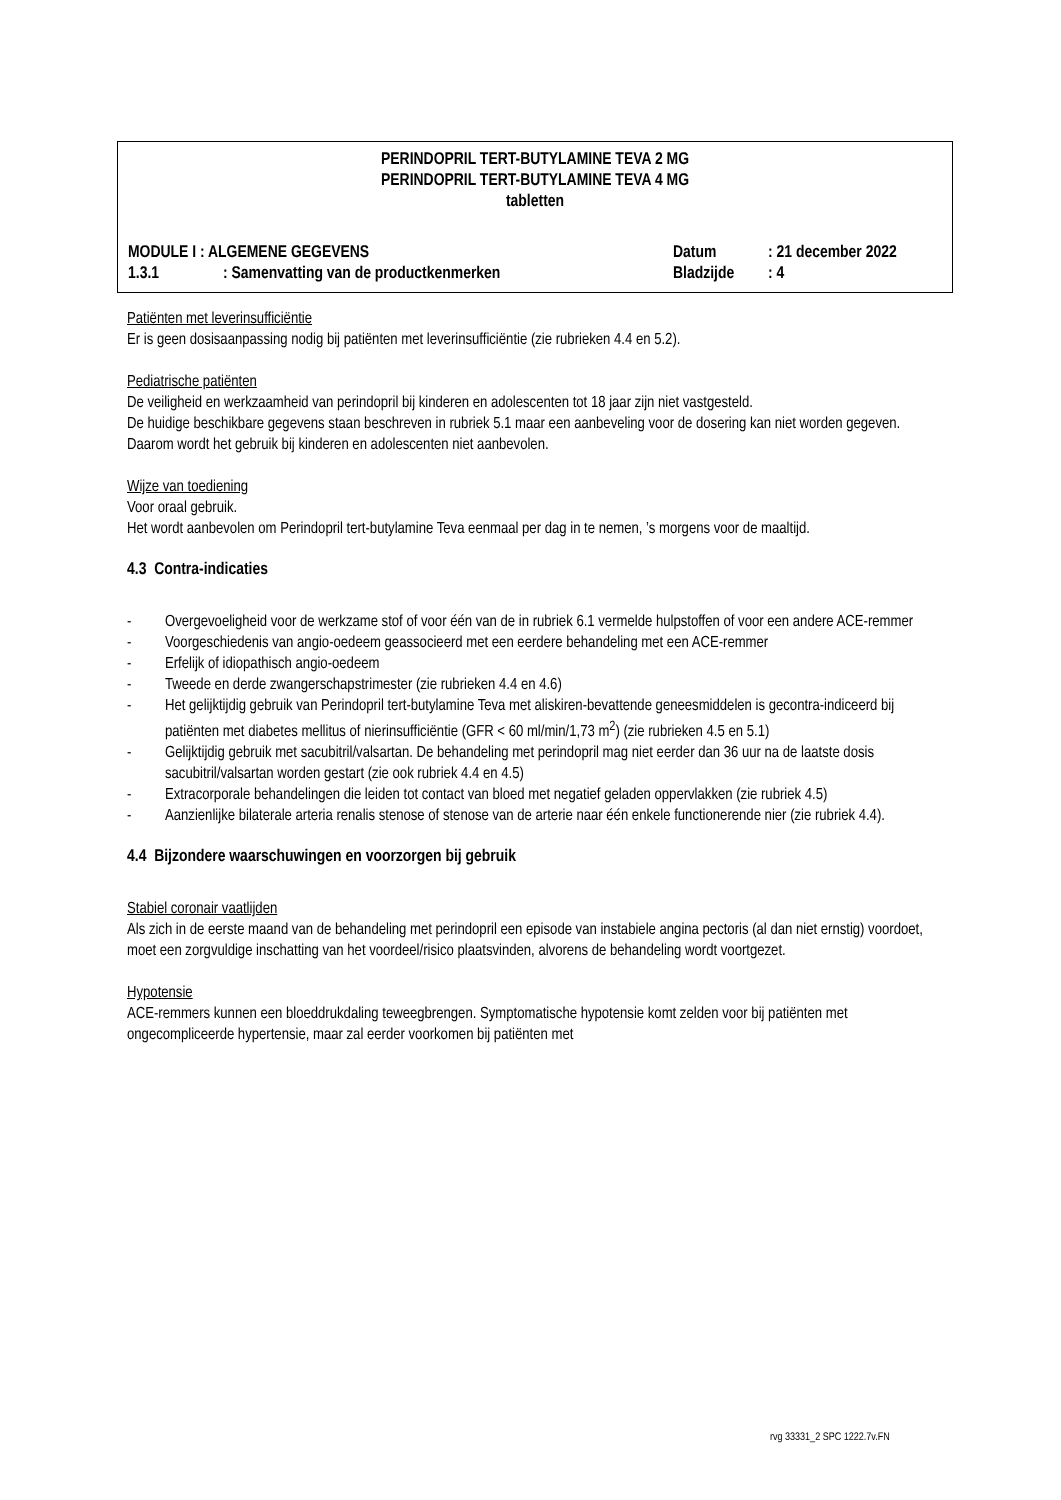PERINDOPRIL TERT-BUTYLAMINE TEVA 2 MG
PERINDOPRIL TERT-BUTYLAMINE TEVA 4 MG
tabletten
MODULE I : ALGEMENE GEGEVENS Datum: 21 december 2022
1.3.1: Samenvatting van de productkenmerken Bladzijde: 4
Patiënten met leverinsufficiëntie
Er is geen dosisaanpassing nodig bij patiënten met leverinsufficiëntie (zie rubrieken 4.4 en 5.2).
Pediatrische patiënten
De veiligheid en werkzaamheid van perindopril bij kinderen en adolescenten tot 18 jaar zijn niet vastgesteld.
De huidige beschikbare gegevens staan beschreven in rubriek 5.1 maar een aanbeveling voor de dosering kan niet worden gegeven.
Daarom wordt het gebruik bij kinderen en adolescenten niet aanbevolen.
Wijze van toediening
Voor oraal gebruik.
Het wordt aanbevolen om Perindopril tert-butylamine Teva eenmaal per dag in te nemen, ’s morgens voor de maaltijd.
4.3 Contra-indicaties
- Overgevoeligheid voor de werkzame stof of voor één van de in rubriek 6.1 vermelde hulpstoffen of voor een andere ACE-remmer
- Voorgeschiedenis van angio-oedeem geassocieerd met een eerdere behandeling met een ACE-remmer
- Erfelijk of idiopathisch angio-oedeem
- Tweede en derde zwangerschapstrimester (zie rubrieken 4.4 en 4.6)
- Het gelijktijdig gebruik van Perindopril tert-butylamine Teva met aliskiren-bevattende geneesmiddelen is gecontra-indiceerd bij patiënten met diabetes mellitus of nierinsufficiëntie (GFR < 60 ml/min/1,73 m<sup>2</sup>) (zie rubrieken 4.5 en 5.1)
- Gelijktijdig gebruik met sacubitril/valsartan. De behandeling met perindopril mag niet eerder dan 36 uur na de laatste dosis sacubitril/valsartan worden gestart (zie ook rubriek 4.4 en 4.5)
- Extracorporale behandelingen die leiden tot contact van bloed met negatief geladen oppervlakken (zie rubriek 4.5)
- Aanzienlijke bilaterale arteria renalis stenose of stenose van de arterie naar één enkele functionerende nier (zie rubriek 4.4).
4.4 Bijzondere waarschuwingen en voorzorgen bij gebruik
Stabiel coronair vaatlijden
Als zich in de eerste maand van de behandeling met perindopril een episode van instabiele angina pectoris (al dan niet ernstig) voordoet, moet een zorgvuldige inschatting van het voordeel/risico plaatsvinden, alvorens de behandeling wordt voortgezet.
Hypotensie
ACE-remmers kunnen een bloeddrukdaling teweegbrengen. Symptomatische hypotensie komt zelden voor bij patiënten met ongecompliceerde hypertensie, maar zal eerder voorkomen bij patiënten met
rvg 33331_2 SPC 1222.7v.FN